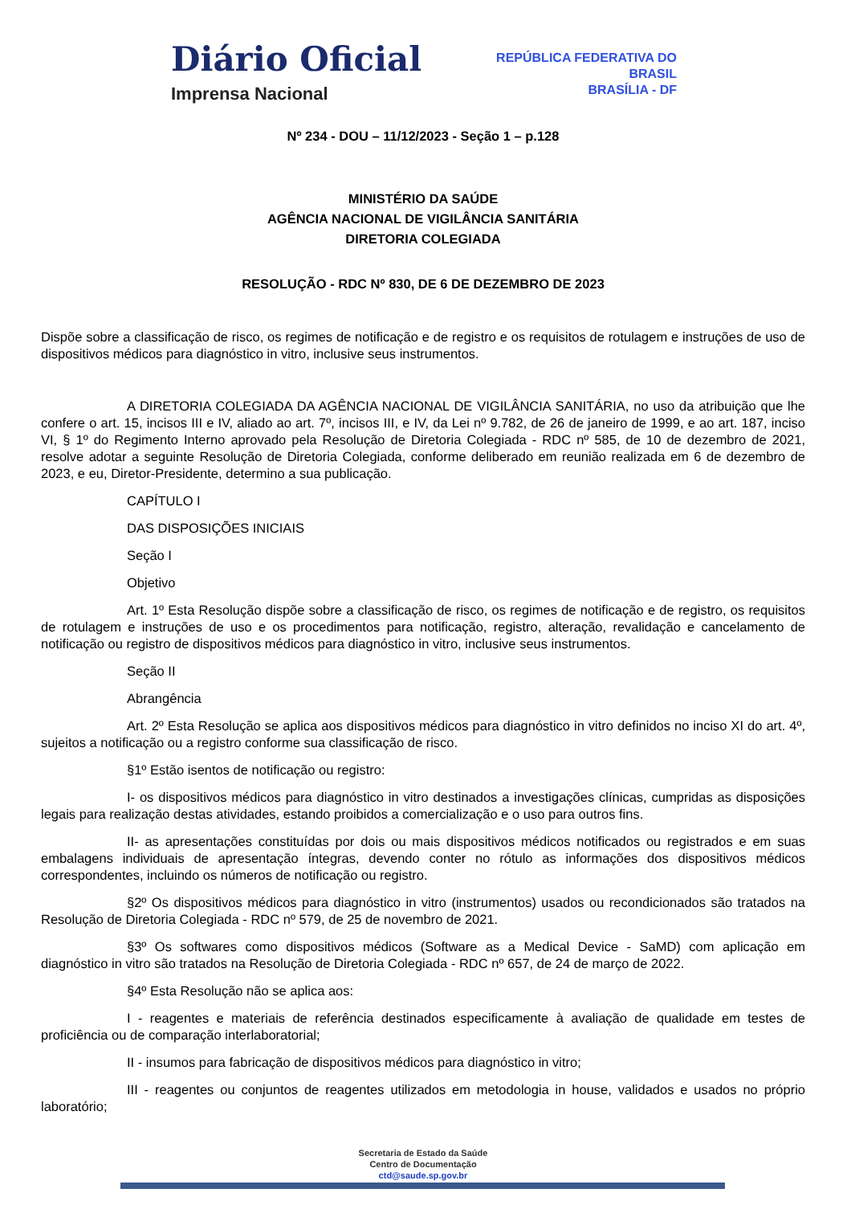Diário Oficial
Imprensa Nacional
REPÚBLICA FEDERATIVA DO
BRASIL
BRASÍLIA - DF
Nº 234 - DOU – 11/12/2023 - Seção 1 – p.128
MINISTÉRIO DA SAÚDE
AGÊNCIA NACIONAL DE VIGILÂNCIA SANITÁRIA
DIRETORIA COLEGIADA
RESOLUÇÃO - RDC Nº 830, DE 6 DE DEZEMBRO DE 2023
Dispõe sobre a classificação de risco, os regimes de notificação e de registro e os requisitos de rotulagem e instruções de uso de dispositivos médicos para diagnóstico in vitro, inclusive seus instrumentos.
A DIRETORIA COLEGIADA DA AGÊNCIA NACIONAL DE VIGILÂNCIA SANITÁRIA, no uso da atribuição que lhe confere o art. 15, incisos III e IV, aliado ao art. 7º, incisos III, e IV, da Lei nº 9.782, de 26 de janeiro de 1999, e ao art. 187, inciso VI, § 1º do Regimento Interno aprovado pela Resolução de Diretoria Colegiada - RDC nº 585, de 10 de dezembro de 2021, resolve adotar a seguinte Resolução de Diretoria Colegiada, conforme deliberado em reunião realizada em 6 de dezembro de 2023, e eu, Diretor-Presidente, determino a sua publicação.
CAPÍTULO I
DAS DISPOSIÇÕES INICIAIS
Seção I
Objetivo
Art. 1º Esta Resolução dispõe sobre a classificação de risco, os regimes de notificação e de registro, os requisitos de rotulagem e instruções de uso e os procedimentos para notificação, registro, alteração, revalidação e cancelamento de notificação ou registro de dispositivos médicos para diagnóstico in vitro, inclusive seus instrumentos.
Seção II
Abrangência
Art. 2º Esta Resolução se aplica aos dispositivos médicos para diagnóstico in vitro definidos no inciso XI do art. 4º, sujeitos a notificação ou a registro conforme sua classificação de risco.
§1º Estão isentos de notificação ou registro:
I- os dispositivos médicos para diagnóstico in vitro destinados a investigações clínicas, cumpridas as disposições legais para realização destas atividades, estando proibidos a comercialização e o uso para outros fins.
II- as apresentações constituídas por dois ou mais dispositivos médicos notificados ou registrados e em suas embalagens individuais de apresentação íntegras, devendo conter no rótulo as informações dos dispositivos médicos correspondentes, incluindo os números de notificação ou registro.
§2º Os dispositivos médicos para diagnóstico in vitro (instrumentos) usados ou recondicionados são tratados na Resolução de Diretoria Colegiada - RDC nº 579, de 25 de novembro de 2021.
§3º Os softwares como dispositivos médicos (Software as a Medical Device - SaMD) com aplicação em diagnóstico in vitro são tratados na Resolução de Diretoria Colegiada - RDC nº 657, de 24 de março de 2022.
§4º Esta Resolução não se aplica aos:
I - reagentes e materiais de referência destinados especificamente à avaliação de qualidade em testes de proficiência ou de comparação interlaboratorial;
II - insumos para fabricação de dispositivos médicos para diagnóstico in vitro;
III - reagentes ou conjuntos de reagentes utilizados em metodologia in house, validados e usados no próprio laboratório;
Secretaria de Estado da Saúde
Centro de Documentação
ctd@saude.sp.gov.br